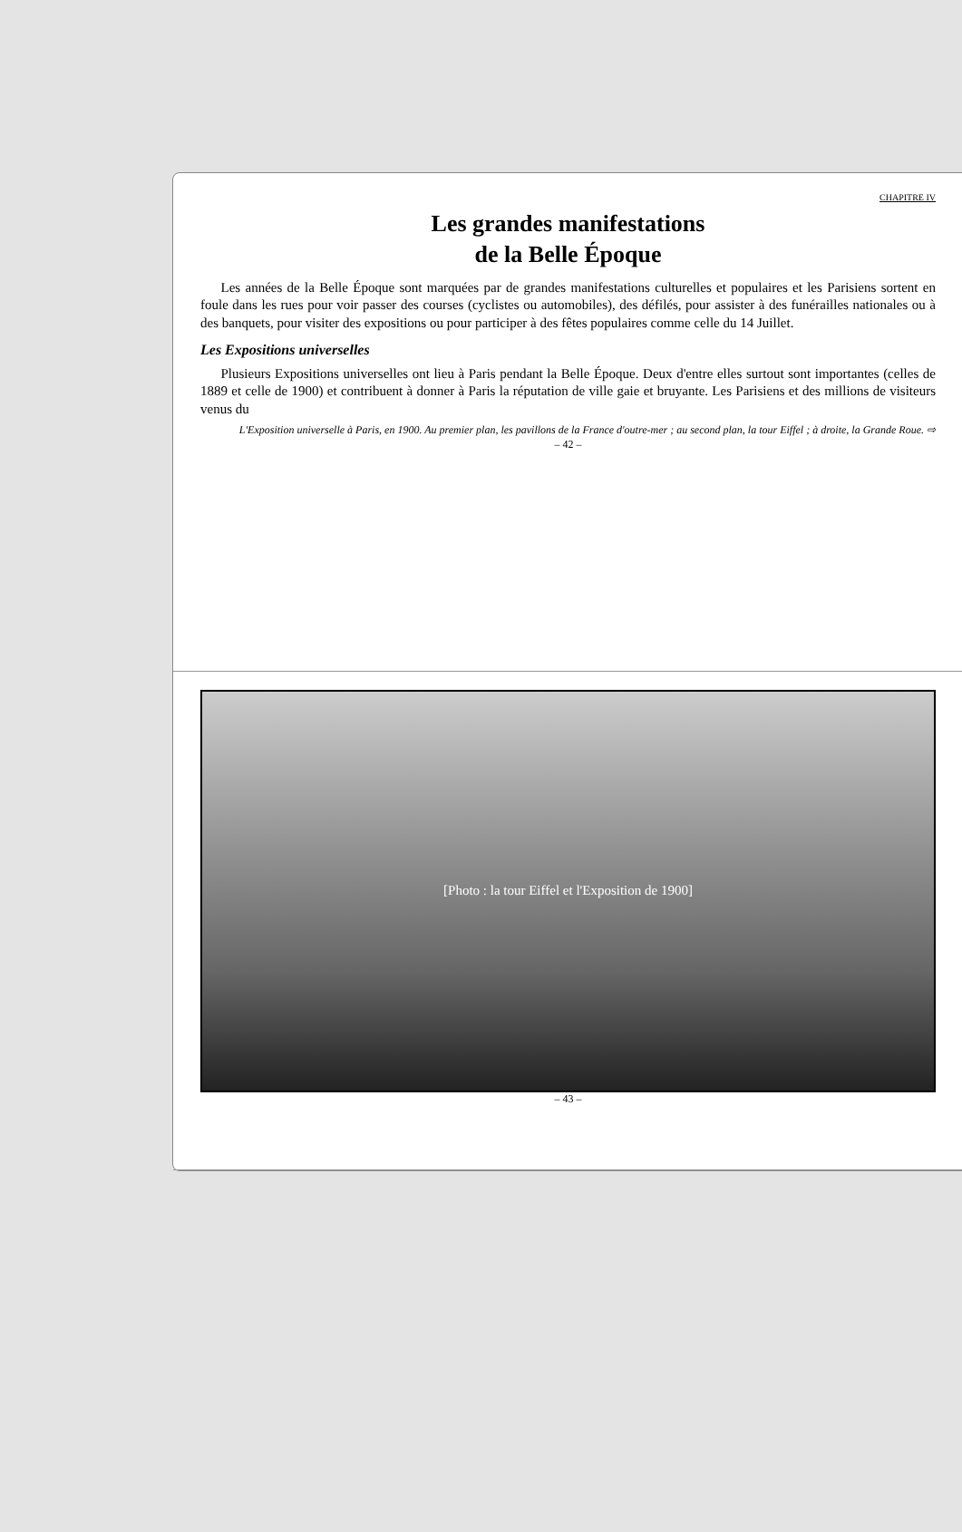CHAPITRE IV
Les grandes manifestations
de la Belle Époque
Les années de la Belle Époque sont marquées par de grandes manifestations culturelles et populaires et les Parisiens sortent en foule dans les rues pour voir passer des courses (cyclistes ou automobiles), des défilés, pour assister à des funérailles nationales ou à des banquets, pour visiter des expositions ou pour participer à des fêtes populaires comme celle du 14 Juillet.
Les Expositions universelles
Plusieurs Expositions universelles ont lieu à Paris pendant la Belle Époque. Deux d'entre elles surtout sont importantes (celles de 1889 et celle de 1900) et contribuent à donner à Paris la réputation de ville gaie et bruyante. Les Parisiens et des millions de visiteurs venus du
L'Exposition universelle à Paris, en 1900. Au premier plan, les pavillons de la France d'outre-mer ; au second plan, la tour Eiffel ; à droite, la Grande Roue. ⇨
– 42 –
[Photo : la tour Eiffel et l'Exposition de 1900]
– 43 –